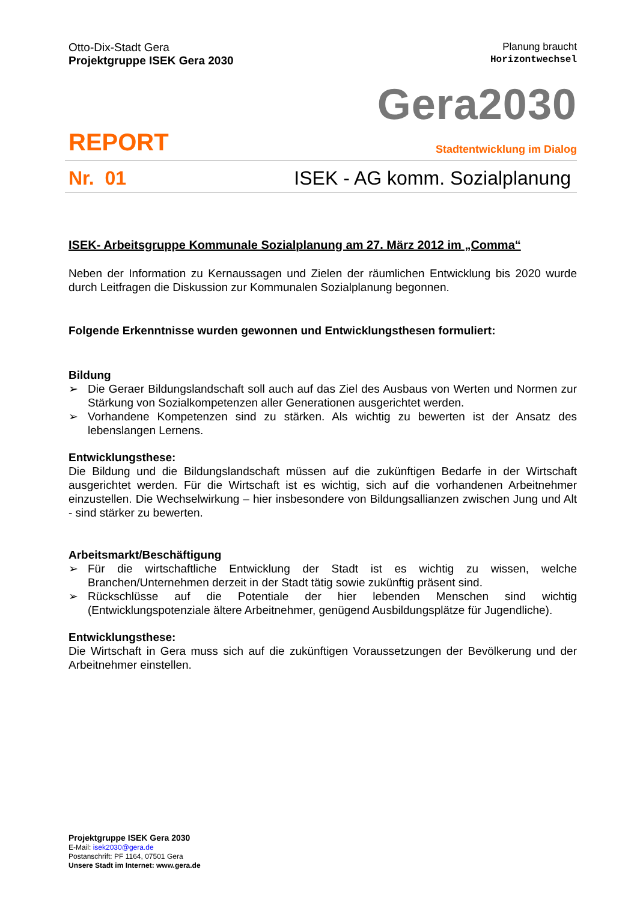Otto-Dix-Stadt Gera
Projektgruppe ISEK Gera 2030
Planung braucht
Horizontwechsel
Gera2030
REPORT Stadtentwicklung im Dialog
Nr. 01 ISEK - AG komm. Sozialplanung
ISEK- Arbeitsgruppe Kommunale Sozialplanung am 27. März 2012 im „Comma“
Neben der Information zu Kernaussagen und Zielen der räumlichen Entwicklung bis 2020 wurde durch Leitfragen die Diskussion zur Kommunalen Sozialplanung begonnen.
Folgende Erkenntnisse wurden gewonnen und Entwicklungsthesen formuliert:
Bildung
➢ Die Geraer Bildungslandschaft soll auch auf das Ziel des Ausbaus von Werten und Normen zur Stärkung von Sozialkompetenzen aller Generationen ausgerichtet werden.
➢ Vorhandene Kompetenzen sind zu stärken. Als wichtig zu bewerten ist der Ansatz des lebenslangen Lernens.
Entwicklungsthese:
Die Bildung und die Bildungslandschaft müssen auf die zukünftigen Bedarfe in der Wirtschaft ausgerichtet werden. Für die Wirtschaft ist es wichtig, sich auf die vorhandenen Arbeitnehmer einzustellen. Die Wechselwirkung – hier insbesondere von Bildungsallianzen zwischen Jung und Alt - sind stärker zu bewerten.
Arbeitsmarkt/Beschäftigung
➢ Für die wirtschaftliche Entwicklung der Stadt ist es wichtig zu wissen, welche Branchen/Unternehmen derzeit in der Stadt tätig sowie zukünftig präsent sind.
➢ Rückschlüsse auf die Potentiale der hier lebenden Menschen sind wichtig (Entwicklungspotenziale ältere Arbeitnehmer, genügend Ausbildungsplätze für Jugendliche).
Entwicklungsthese:
Die Wirtschaft in Gera muss sich auf die zukünftigen Voraussetzungen der Bevölkerung und der Arbeitnehmer einstellen.
Projektgruppe ISEK Gera 2030
E-Mail: isek2030@gera.de
Postanschrift: PF 1164, 07501 Gera
Unsere Stadt im Internet: www.gera.de